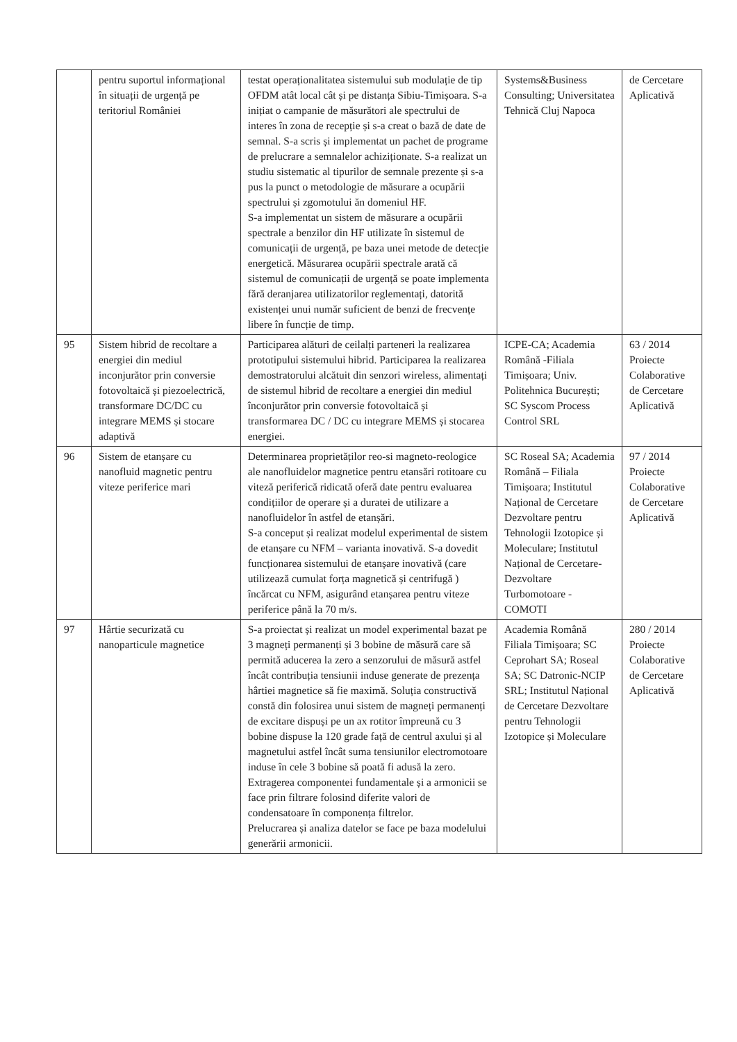| | pentru suportul informațional în situații de urgență pe teritoriul României | testat operaționalitatea sistemului sub modulație de tip OFDM atât local cât și pe distanța Sibiu-Timișoara. S-a inițiat o campanie de măsurători ale spectrului de interes în zona de recepție și s-a creat o bază de date de semnal. S-a scris și implementat un pachet de programe de prelucrare a semnalelor achiziționate. S-a realizat un studiu sistematic al tipurilor de semnale prezente și s-a pus la punct o metodologie de măsurare a ocupării spectrului și zgomotului ăn domeniul HF. S-a implementat un sistem de măsurare a ocupării spectrale a benzilor din HF utilizate în sistemul de comunicații de urgență, pe baza unei metode de detecție energetică. Măsurarea ocupării spectrale arată că sistemul de comunicații de urgență se poate implementa fără deranjarea utilizatorilor reglementați, datorită existenței unui număr suficient de benzi de frecvențe libere în funcție de timp. | Systems&Business Consulting; Universitatea Tehnică Cluj Napoca | de Cercetare Aplicativă |
| 95 | Sistem hibrid de recoltare a energiei din mediul inconjurător prin conversie fotovoltaică și piezoelectrică, transformare DC/DC cu integrare MEMS și stocare adaptivă | Participarea alături de ceilalți parteneri la realizarea prototipului sistemului hibrid. Participarea la realizarea demostratorului alcătuit din senzori wireless, alimentați de sistemul hibrid de recoltare a energiei din mediul înconjurător prin conversie fotovoltaică și transformarea DC / DC cu integrare MEMS și stocarea energiei. | ICPE-CA; Academia Română -Filiala Timișoara; Univ. Politehnica București; SC Syscom Process Control SRL | 63 / 2014 Proiecte Colaborative de Cercetare Aplicativă |
| 96 | Sistem de etanșare cu nanofluid magnetic pentru viteze periferice mari | Determinarea proprietăților reo-si magneto-reologice ale nanofluidelor magnetice pentru etansări rotitoare cu viteză periferică ridicată oferă date pentru evaluarea condițiilor de operare și a duratei de utilizare a nanofluidelor în astfel de etanșări. S-a conceput și realizat modelul experimental de sistem de etanșare cu NFM – varianta inovativă. S-a dovedit funcționarea sistemului de etanșare inovativă (care utilizează cumulat forța magnetică și centrifugă ) încărcat cu NFM, asigurând etanșarea pentru viteze periferice până la 70 m/s. | SC Roseal SA; Academia Română – Filiala Timișoara; Institutul Național de Cercetare Dezvoltare pentru Tehnologii Izotopice și Moleculare; Institutul Național de Cercetare-Dezvoltare Turbomotoare - COMOTI | 97 / 2014 Proiecte Colaborative de Cercetare Aplicativă |
| 97 | Hârtie securizată cu nanoparticule magnetice | S-a proiectat și realizat un model experimental bazat pe 3 magneți permanenți și 3 bobine de măsură care să permită aducerea la zero a senzorului de măsură astfel încât contribuția tensiunii induse generate de prezența hârtiei magnetice să fie maximă. Soluția constructivă constă din folosirea unui sistem de magneți permanenți de excitare dispuși pe un ax rotitor împreună cu 3 bobine dispuse la 120 grade față de centrul axului și al magnetului astfel încât suma tensiunilor electromotoare induse în cele 3 bobine să poată fi adusă la zero. Extragerea componentei fundamentale și a armonicii se face prin filtrare folosind diferite valori de condensatoare în componența filtrelor. Prelucrarea și analiza datelor se face pe baza modelului generării armonicii. | Academia Română Filiala Timișoara; SC Ceprohart SA; Roseal SA; SC Datronic-NCIP SRL; Institutul Național de Cercetare Dezvoltare pentru Tehnologii Izotopice și Moleculare | 280 / 2014 Proiecte Colaborative de Cercetare Aplicativă |